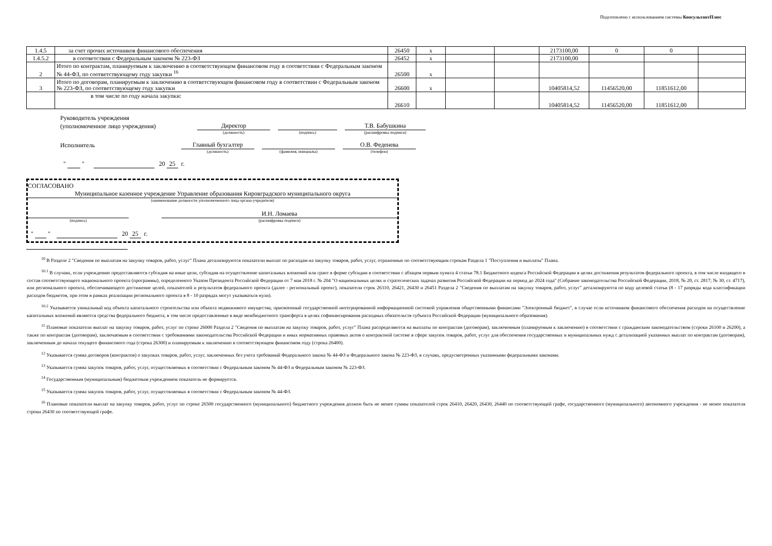Подготовлено с использованием системы КонсультантПлюс
| 1.4.5 | за счет прочих источников финансового обеспечения | 26450 | х | | | 2173100,00 | 0 | 0 | |
| 1.4.5.2 | в соответствии с Федеральным законом № 223-ФЗ | 26452 | х | | | 2173100,00 | | | |
| 2 | Итого по контрактам, планируемым к заключению в соответствующем финансовом году в соответствии с Федеральным законом № 44-ФЗ, по соответствующему году закупки <sup>16</sup> | 26500 | х | | | | | | |
| 3 | Итого по договорам, планируемым к заключению в соответствующем финансовом году в соответствии с Федеральным законом № 223-ФЗ, по соответствующему году закупки | 26600 | х | | | 10405814,52 | 11456520,00 | 11851612,00 | |
| | в том числе по году начала закупки: | 26610 | | | | 10405814,52 | 11456520,00 | 11851612,00 | |
Руководитель учреждения
(уполномоченное лицо учреждения) Директор Т.В. Бабушкина
(должность) (подпись) (расшифровка подписи)
Исполнитель Главный бухгалтер О.В. Феденева
(должность) (фамилия, инициалы) (телефон)
" " 20 25 г.
СОГЛАСОВАНО
Муниципальное казенное учреждение Управление образования Кировградского муниципального округа
(наименование должности уполномоченного лица органа-учредителя)
И.Н. Ломаева
(подпись) (расшифровка подписи)
" " 20 25 г.
<sup>10</sup> В Разделе 2 "Сведения по выплатам на закупку товаров, работ, услуг" Плана детализируются показатели выплат по расходам на закупку товаров, работ, услуг, отраженные по соответствующим строкам Раздела 1 "Поступления и выплаты" Плана.
<sup>10.1</sup> В случаях, если учреждению предоставляются субсидия на иные цели, субсидия на осуществление капитальных вложений или грант в форме субсидии в соответствии с абзацем первым пункта 4 статьи 78.1 Бюджетного кодекса Российской Федерации в целях достижения результатов федерального проекта, в том числе входящего в состав соответствующего национального проекта (программы), определенного Указом Президента Российской Федерации от 7 мая 2018 г. № 204 "О национальных целях и стратегических задачах развития Российской Федерации на период до 2024 года" (Собрание законодательства Российской Федерации, 2018, № 20, ст. 2817; № 30, ст. 4717), или регионального проекта, обеспечивающего достижение целей, показателей и результатов федерального проекта (далее - региональный проект), показатели строк 26310, 26421, 26430 и 26451 Раздела 2 "Сведения по выплатам на закупку товаров, работ, услуг" детализируются по коду целевой статьи (8 - 17 разряды кода классификации расходов бюджетов, при этом в рамках реализации регионального проекта в 8 - 10 разрядах могут указываться нули).
<sup>10.2</sup> Указывается уникальный код объекта капитального строительства или объекта недвижимого имущества, присвоенный государственной интегрированной информационной системой управления общественными финансами "Электронный бюджет", в случае если источником финансового обеспечения расходов на осуществление капитальных вложений являются средства федерального бюджета, в том числе предоставленные в виде межбюджетного трансферта в целях софинансирования расходных обязательств субъекта Российской Федерации (муниципального образования).
<sup>11</sup> Плановые показатели выплат на закупку товаров, работ, услуг по строке 26000 Раздела 2 "Сведения по выплатам на закупку товаров, работ, услуг" Плана распределяются на выплаты по контрактам (договорам), заключенным (планируемым к заключению) в соответствии с гражданским законодательством (строки 26100 и 26200), а также по контрактам (договорам), заключаемым в соответствии с требованиями законодательства Российской Федерации и иных нормативных правовых актов о контрактной системе в сфере закупок товаров, работ, услуг для обеспечения государственных и муниципальных нужд с детализацией указанных выплат по контрактам (договорам), заключенным до начала текущего финансового года (строка 26300) и планируемым к заключению в соответствующем финансовом году (строка 26400).
<sup>12</sup> Указывается сумма договоров (контрактов) о закупках товаров, работ, услуг, заключенных без учета требований Федерального закона № 44-ФЗ и Федерального закона № 223-ФЗ, в случаях, предусмотренных указанными федеральными законами.
<sup>13</sup> Указывается сумма закупок товаров, работ, услуг, осуществляемых в соответствии с Федеральным законом № 44-ФЗ и Федеральным законом № 223-ФЗ.
<sup>14</sup> Государственным (муниципальным) бюджетным учреждением показатель не формируется.
<sup>15</sup> Указывается сумма закупок товаров, работ, услуг, осуществляемых в соответствии с Федеральным законом № 44-ФЗ.
<sup>16</sup> Плановые показатели выплат на закупку товаров, работ, услуг по строке 26500 государственного (муниципального) бюджетного учреждения должен быть не менее суммы показателей строк 26410, 26420, 26430, 26440 по соответствующей графе, государственного (муниципального) автономного учреждения - не менее показателя строки 26430 по соответствующей графе.